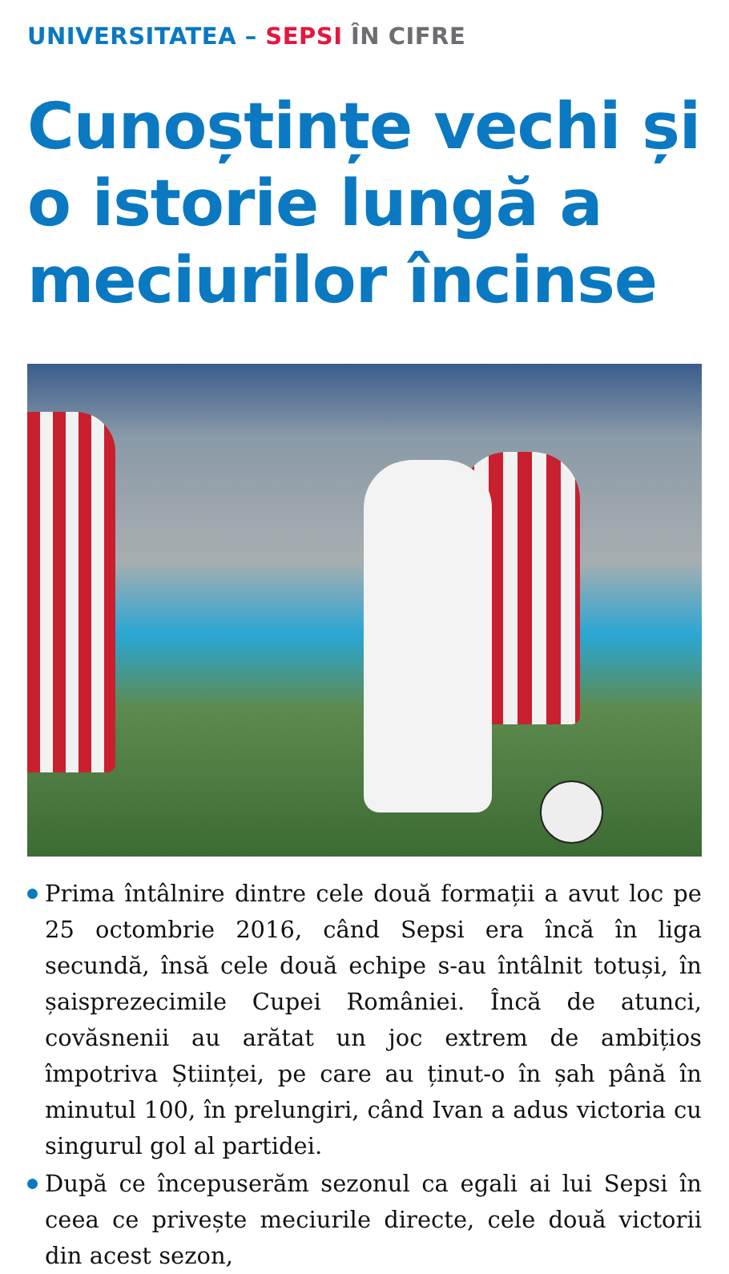UNIVERSITATEA – SEPSI ÎN CIFRE
Cunoștințe vechi și o istorie lungă a meciurilor încinse
Prima întâlnire dintre cele două formații a avut loc pe 25 octombrie 2016, când Sepsi era încă în liga secundă, însă cele două echipe s-au întâlnit totuși, în șaisprezecimile Cupei României. Încă de atunci, covăsnenii au arătat un joc extrem de ambițios împotriva Științei, pe care au ținut-o în șah până în minutul 100, în prelungiri, când Ivan a adus victoria cu singurul gol al partidei.
După ce începuserăm sezonul ca egali ai lui Sepsi în ceea ce privește meciurile directe, cele două victorii din acest sezon,